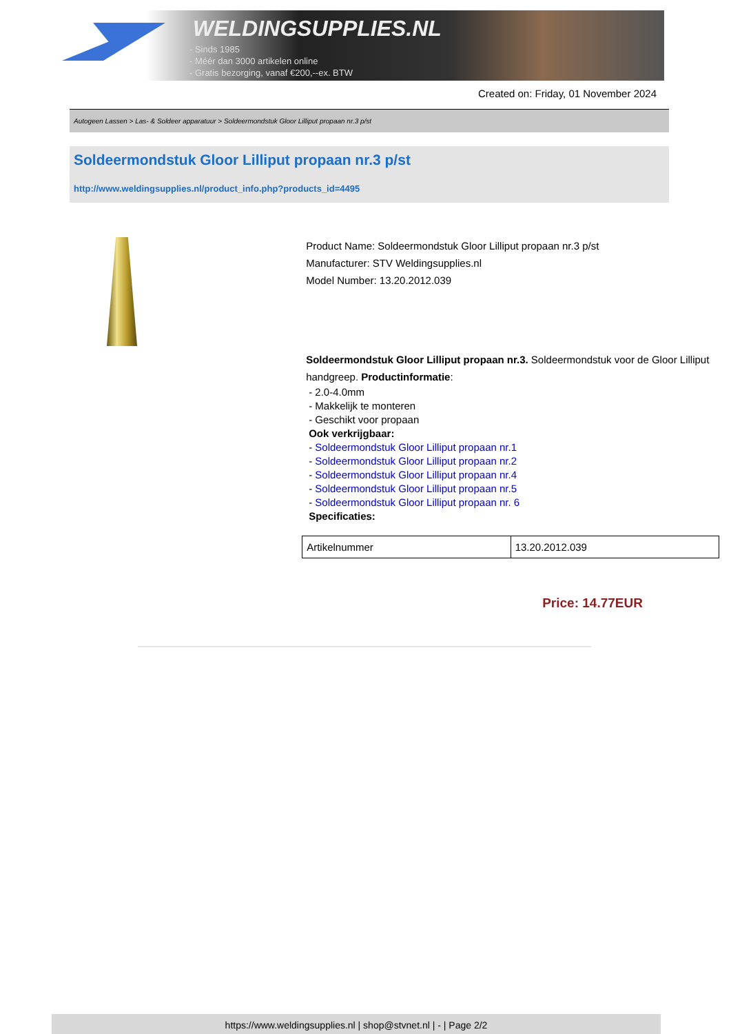WELDINGSUPPLIES.NL
- Sinds 1985
- Méér dan 3000 artikelen online
- Gratis bezorging, vanaf €200,--ex. BTW
Created on: Friday, 01 November 2024
Autogeen Lassen > Las- & Soldeer apparatuur > Soldeermondstuk Gloor Lilliput propaan nr.3 p/st
Soldeermondstuk Gloor Lilliput propaan nr.3 p/st
http://www.weldingsupplies.nl/product_info.php?products_id=4495
Product Name: Soldeermondstuk Gloor Lilliput propaan nr.3 p/st
Manufacturer: STV Weldingsupplies.nl
Model Number: 13.20.2012.039
Soldeermondstuk Gloor Lilliput propaan nr.3. Soldeermondstuk voor de Gloor Lilliput handgreep. Productinformatie:
- 2.0-4.0mm
- Makkelijk te monteren
- Geschikt voor propaan
Ook verkrijgbaar:
- Soldeermondstuk Gloor Lilliput propaan nr.1
- Soldeermondstuk Gloor Lilliput propaan nr.2
- Soldeermondstuk Gloor Lilliput propaan nr.4
- Soldeermondstuk Gloor Lilliput propaan nr.5
- Soldeermondstuk Gloor Lilliput propaan nr. 6
Specificaties:
| Artikelnummer | 13.20.2012.039 |
Price: 14.77EUR
https://www.weldingsupplies.nl | shop@stvnet.nl | - | Page 2/2